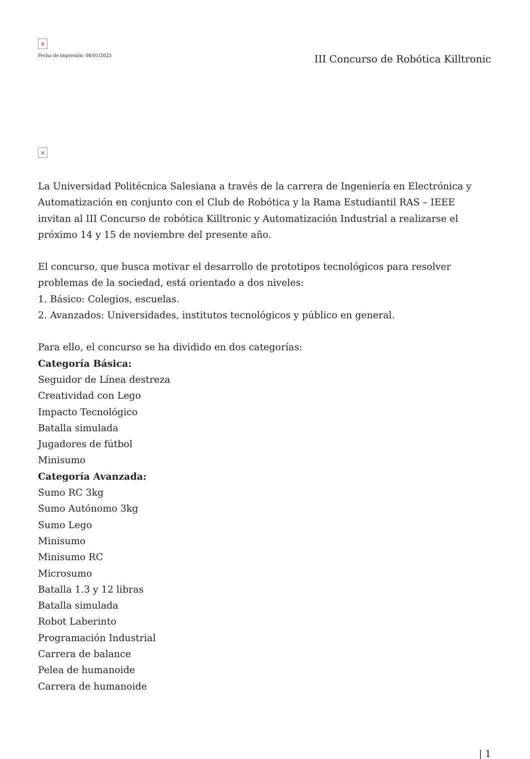×
Fecha de impresión: 08/01/2025
III Concurso de Robótica Killtronic
×
La Universidad Politécnica Salesiana a través de la carrera de Ingeniería en Electrónica y Automatización en conjunto con el Club de Robótica y la Rama Estudiantil RAS – IEEE invitan al III Concurso de robótica Killtronic y Automatización Industrial a realizarse el próximo 14 y 15 de noviembre del presente año.
El concurso, que busca motivar el desarrollo de prototipos tecnológicos para resolver problemas de la sociedad, está orientado a dos niveles:
1. Básico: Colegios, escuelas.
2. Avanzados: Universidades, institutos tecnológicos y público en general.
Para ello, el concurso se ha dividido en dos categorías:
Categoría Básica:
Seguidor de Línea destreza
Creatividad con Lego
Impacto Tecnológico
Batalla simulada
Jugadores de fútbol
Minisumo
Categoría Avanzada:
Sumo RC 3kg
Sumo Autónomo 3kg
Sumo Lego
Minisumo
Minisumo RC
Microsumo
Batalla 1.3 y 12 libras
Batalla simulada
Robot Laberinto
Programación Industrial
Carrera de balance
Pelea de humanoide
Carrera de humanoide
| 1